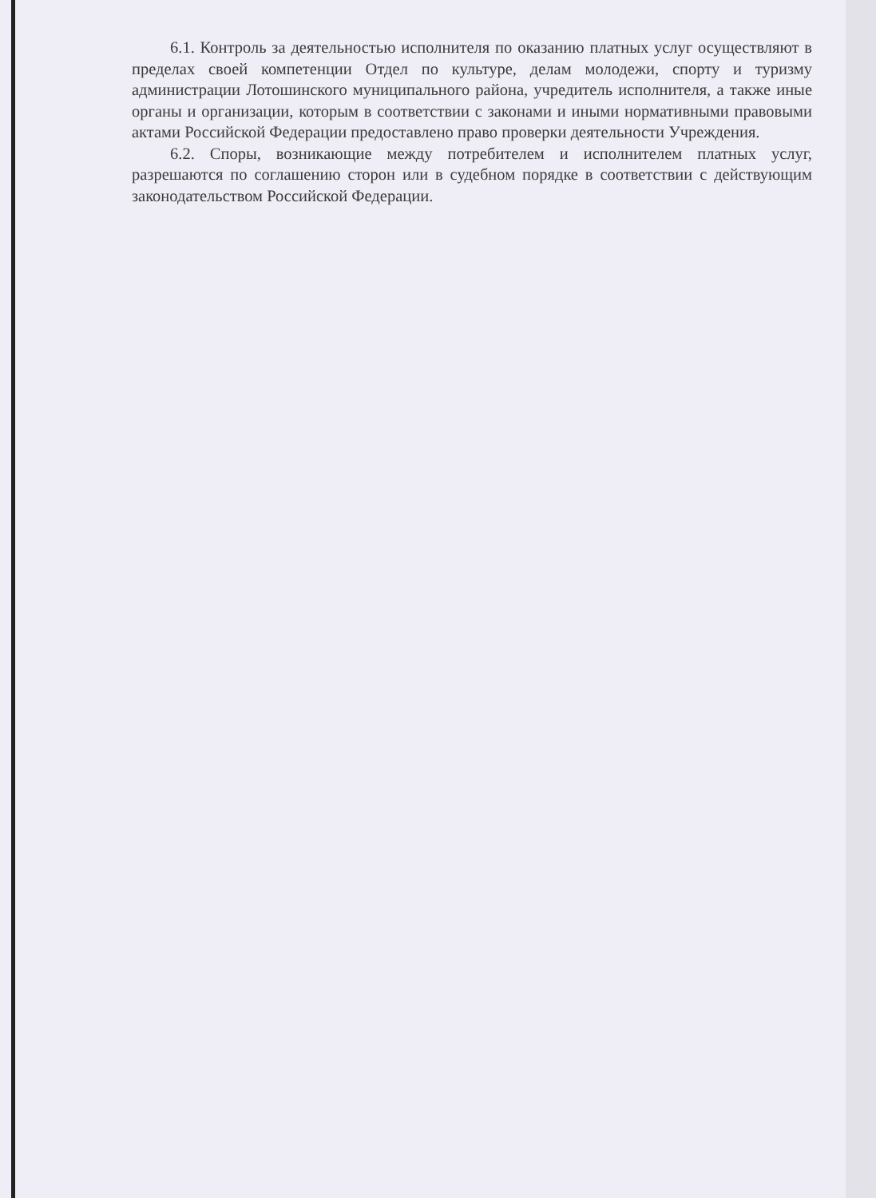6.1. Контроль за деятельностью исполнителя по оказанию платных услуг осуществляют в пределах своей компетенции Отдел по культуре, делам молодежи, спорту и туризму администрации Лотошинского муниципального района, учредитель исполнителя, а также иные органы и организации, которым в соответствии с законами и иными нормативными правовыми актами Российской Федерации предоставлено право проверки деятельности Учреждения.
6.2. Споры, возникающие между потребителем и исполнителем платных услуг, разрешаются по соглашению сторон или в судебном порядке в соответствии с действующим законодательством Российской Федерации.